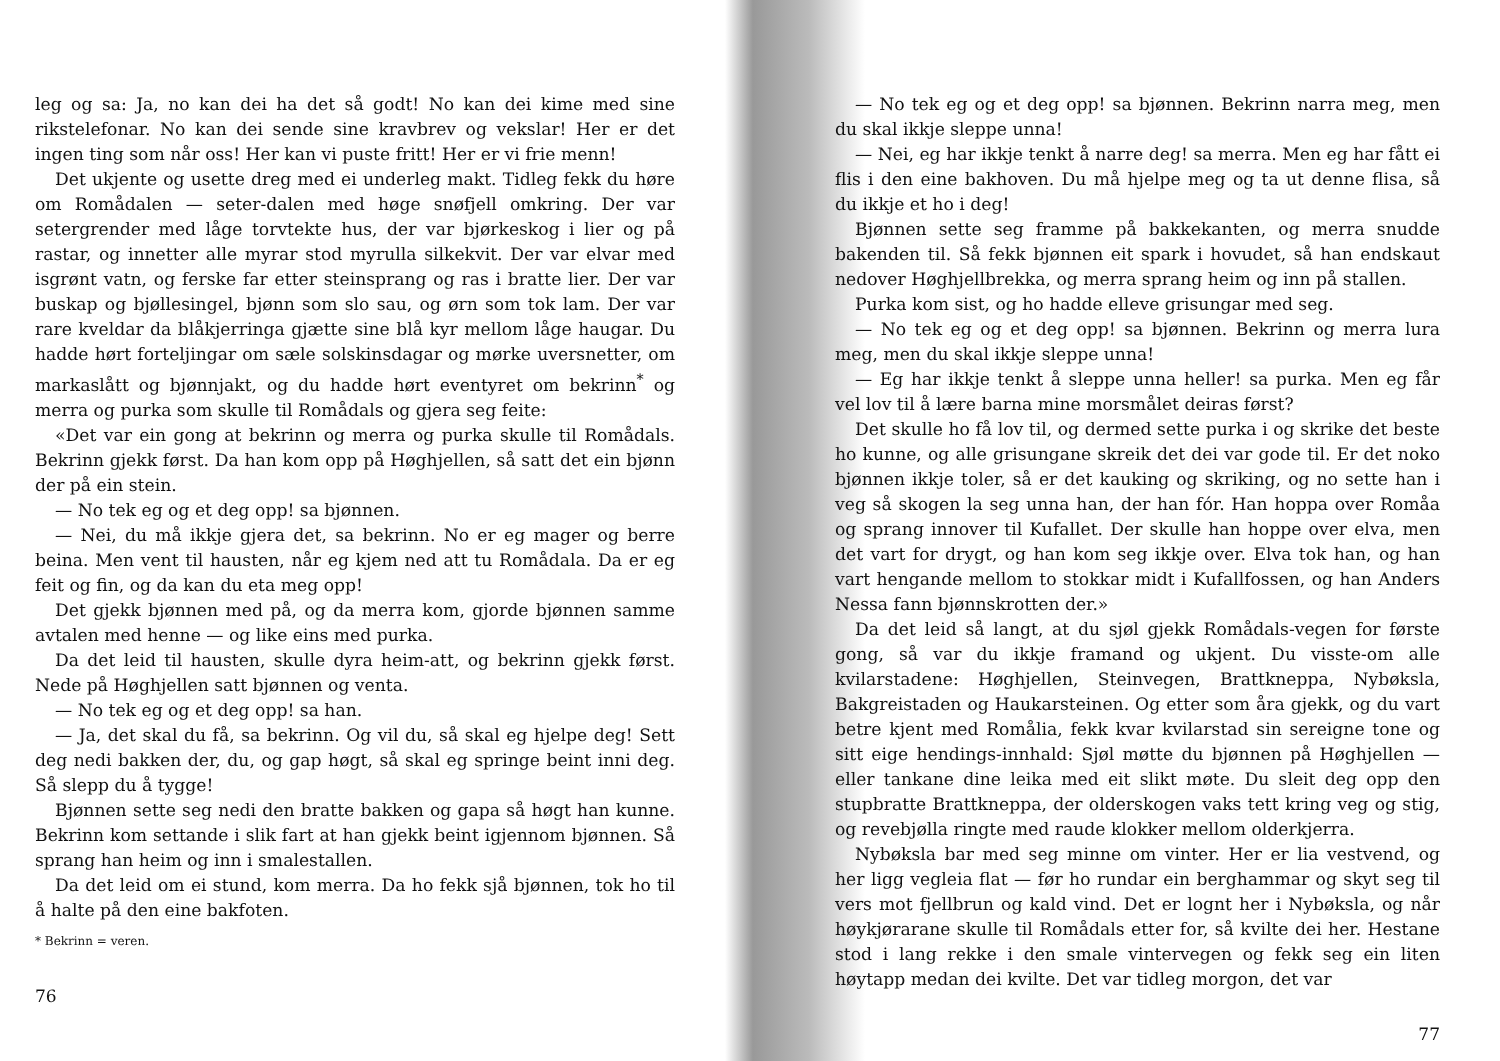leg og sa: Ja, no kan dei ha det så godt! No kan dei kime med sine rikstelefonar. No kan dei sende sine kravbrev og vekslar! Her er det ingen ting som når oss! Her kan vi puste fritt! Her er vi frie menn!
Det ukjente og usette dreg med ei underleg makt. Tidleg fekk du høre om Romådalen — seter-dalen med høge snøfjell omkring. Der var setergrender med låge torvtekte hus, der var bjørkeskog i lier og på rastar, og innetter alle myrar stod myrulla silkekvit. Der var elvar med isgrønt vatn, og ferske far etter steinsprang og ras i bratte lier. Der var buskap og bjøllesingel, bjønn som slo sau, og ørn som tok lam. Der var rare kveldar da blåkjerringa gjætte sine blå kyr mellom låge haugar. Du hadde hørt forteljingar om sæle solskinsdagar og mørke uversnetter, om markaslått og bjønnjakt, og du hadde hørt eventyret om bekrinn<sup>*</sup> og merra og purka som skulle til Romådals og gjera seg feite:
«Det var ein gong at bekrinn og merra og purka skulle til Romådals. Bekrinn gjekk først. Da han kom opp på Høghjellen, så satt det ein bjønn der på ein stein.
— No tek eg og et deg opp! sa bjønnen.
— Nei, du må ikkje gjera det, sa bekrinn. No er eg mager og berre beina. Men vent til hausten, når eg kjem ned att tu Romådala. Da er eg feit og fin, og da kan du eta meg opp!
Det gjekk bjønnen med på, og da merra kom, gjorde bjønnen samme avtalen med henne — og like eins med purka.
Da det leid til hausten, skulle dyra heim-att, og bekrinn gjekk først. Nede på Høghjellen satt bjønnen og venta.
— No tek eg og et deg opp! sa han.
— Ja, det skal du få, sa bekrinn. Og vil du, så skal eg hjelpe deg! Sett deg nedi bakken der, du, og gap høgt, så skal eg springe beint inni deg. Så slepp du å tygge!
Bjønnen sette seg nedi den bratte bakken og gapa så høgt han kunne. Bekrinn kom settande i slik fart at han gjekk beint igjennom bjønnen. Så sprang han heim og inn i smalestallen.
Da det leid om ei stund, kom merra. Da ho fekk sjå bjønnen, tok ho til å halte på den eine bakfoten.
* Bekrinn = veren.
76
— No tek eg og et deg opp! sa bjønnen. Bekrinn narra meg, men du skal ikkje sleppe unna!
— Nei, eg har ikkje tenkt å narre deg! sa merra. Men eg har fått ei flis i den eine bakhoven. Du må hjelpe meg og ta ut denne flisa, så du ikkje et ho i deg!
Bjønnen sette seg framme på bakkekanten, og merra snudde bakenden til. Så fekk bjønnen eit spark i hovudet, så han endskaut nedover Høghjellbrekka, og merra sprang heim og inn på stallen.
Purka kom sist, og ho hadde elleve grisungar med seg.
— No tek eg og et deg opp! sa bjønnen. Bekrinn og merra lura meg, men du skal ikkje sleppe unna!
— Eg har ikkje tenkt å sleppe unna heller! sa purka. Men eg får vel lov til å lære barna mine morsmålet deiras først?
Det skulle ho få lov til, og dermed sette purka i og skrike det beste ho kunne, og alle grisungane skreik det dei var gode til. Er det noko bjønnen ikkje toler, så er det kauking og skriking, og no sette han i veg så skogen la seg unna han, der han fór. Han hoppa over Romåa og sprang innover til Kufallet. Der skulle han hoppe over elva, men det vart for drygt, og han kom seg ikkje over. Elva tok han, og han vart hengande mellom to stokkar midt i Kufallfossen, og han Anders Nessa fann bjønnskrotten der.»
Da det leid så langt, at du sjøl gjekk Romådals-vegen for første gong, så var du ikkje framand og ukjent. Du visste-om alle kvilarstadene: Høghjellen, Steinvegen, Brattkneppa, Nybøksla, Bakgreistaden og Haukarsteinen. Og etter som åra gjekk, og du vart betre kjent med Romålia, fekk kvar kvilarstad sin sereigne tone og sitt eige hendings-innhald: Sjøl møtte du bjønnen på Høghjellen — eller tankane dine leika med eit slikt møte. Du sleit deg opp den stupbratte Brattkneppa, der olderskogen vaks tett kring veg og stig, og revebjølla ringte med raude klokker mellom olderkjerra.
Nybøksla bar med seg minne om vinter. Her er lia vestvend, og her ligg vegleia flat — før ho rundar ein berghammar og skyt seg til vers mot fjellbrun og kald vind. Det er lognt her i Nybøksla, og når høykjørarane skulle til Romådals etter for, så kvilte dei her. Hestane stod i lang rekke i den smale vintervegen og fekk seg ein liten høytapp medan dei kvilte. Det var tidleg morgon, det var
77